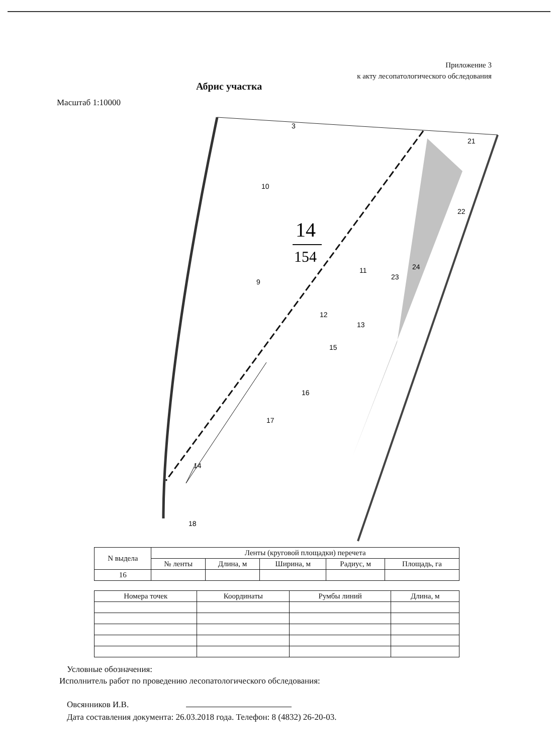Приложение 3
к акту лесопатологического обследования
Абрис участка
Масштаб 1:10000
14
154
3
10
9
11
12
13
15
16
17
14
18
21
22
23
24
| N выдела | Ленты (круговой площадки) перечета | | | | |
| --- | --- | --- | --- | --- | --- |
| | № ленты | Длина, м | Ширина, м | Радиус, м | Площадь, га |
| 16 | | | | | |
| Номера точек | Координаты | Румбы линий | Длина, м |
| --- | --- | --- | --- |
Условные обозначения:
Исполнитель работ по проведению лесопатологического обследования:
Овсянников И.В.
Дата составления документа: 26.03.2018 года. Телефон: 8 (4832) 26-20-03.